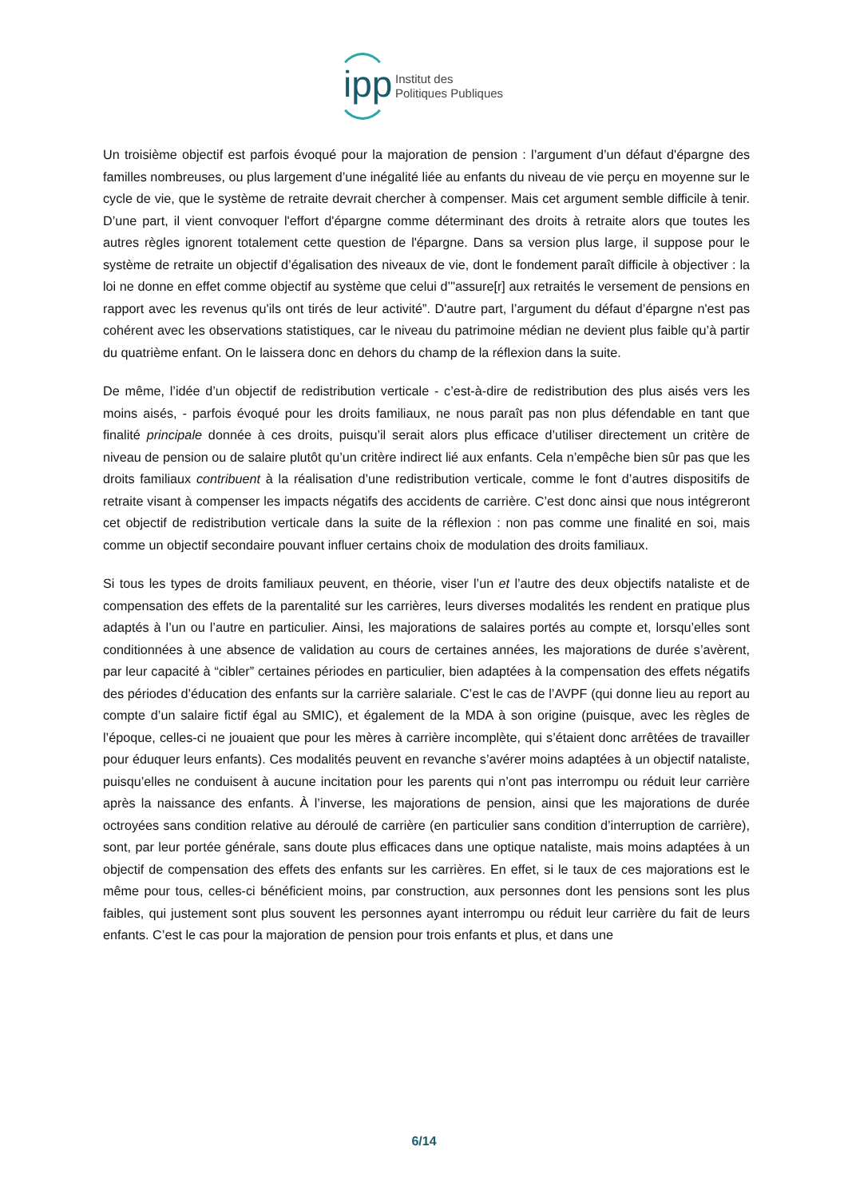ipp Institut des
Politiques Publiques
Un troisième objectif est parfois évoqué pour la majoration de pension : l’argument d’un défaut d'épargne des familles nombreuses, ou plus largement d’une inégalité liée au enfants du niveau de vie perçu en moyenne sur le cycle de vie, que le système de retraite devrait chercher à compenser. Mais cet argument semble difficile à tenir. D’une part, il vient convoquer l'effort d'épargne comme déterminant des droits à retraite alors que toutes les autres règles ignorent totalement cette question de l'épargne. Dans sa version plus large, il suppose pour le système de retraite un objectif d’égalisation des niveaux de vie, dont le fondement paraît difficile à objectiver : la loi ne donne en effet comme objectif au système que celui d’"assure[r] aux retraités le versement de pensions en rapport avec les revenus qu'ils ont tirés de leur activité”. D'autre part, l’argument du défaut d’épargne n'est pas cohérent avec les observations statistiques, car le niveau du patrimoine médian ne devient plus faible qu’à partir du quatrième enfant. On le laissera donc en dehors du champ de la réflexion dans la suite.
De même, l’idée d’un objectif de redistribution verticale - c’est-à-dire de redistribution des plus aisés vers les moins aisés, - parfois évoqué pour les droits familiaux, ne nous paraît pas non plus défendable en tant que finalité principale donnée à ces droits, puisqu’il serait alors plus efficace d’utiliser directement un critère de niveau de pension ou de salaire plutôt qu’un critère indirect lié aux enfants. Cela n’empêche bien sûr pas que les droits familiaux contribuent à la réalisation d’une redistribution verticale, comme le font d’autres dispositifs de retraite visant à compenser les impacts négatifs des accidents de carrière. C’est donc ainsi que nous intégreront cet objectif de redistribution verticale dans la suite de la réflexion : non pas comme une finalité en soi, mais comme un objectif secondaire pouvant influer certains choix de modulation des droits familiaux.
Si tous les types de droits familiaux peuvent, en théorie, viser l’un et l’autre des deux objectifs nataliste et de compensation des effets de la parentalité sur les carrières, leurs diverses modalités les rendent en pratique plus adaptés à l’un ou l’autre en particulier. Ainsi, les majorations de salaires portés au compte et, lorsqu’elles sont conditionnées à une absence de validation au cours de certaines années, les majorations de durée s’avèrent, par leur capacité à “cibler” certaines périodes en particulier, bien adaptées à la compensation des effets négatifs des périodes d’éducation des enfants sur la carrière salariale. C’est le cas de l’AVPF (qui donne lieu au report au compte d’un salaire fictif égal au SMIC), et également de la MDA à son origine (puisque, avec les règles de l’époque, celles-ci ne jouaient que pour les mères à carrière incomplète, qui s’étaient donc arrêtées de travailler pour éduquer leurs enfants). Ces modalités peuvent en revanche s’avérer moins adaptées à un objectif nataliste, puisqu’elles ne conduisent à aucune incitation pour les parents qui n’ont pas interrompu ou réduit leur carrière après la naissance des enfants. À l’inverse, les majorations de pension, ainsi que les majorations de durée octroyées sans condition relative au déroulé de carrière (en particulier sans condition d’interruption de carrière), sont, par leur portée générale, sans doute plus efficaces dans une optique nataliste, mais moins adaptées à un objectif de compensation des effets des enfants sur les carrières. En effet, si le taux de ces majorations est le même pour tous, celles-ci bénéficient moins, par construction, aux personnes dont les pensions sont les plus faibles, qui justement sont plus souvent les personnes ayant interrompu ou réduit leur carrière du fait de leurs enfants. C’est le cas pour la majoration de pension pour trois enfants et plus, et dans une
6/14